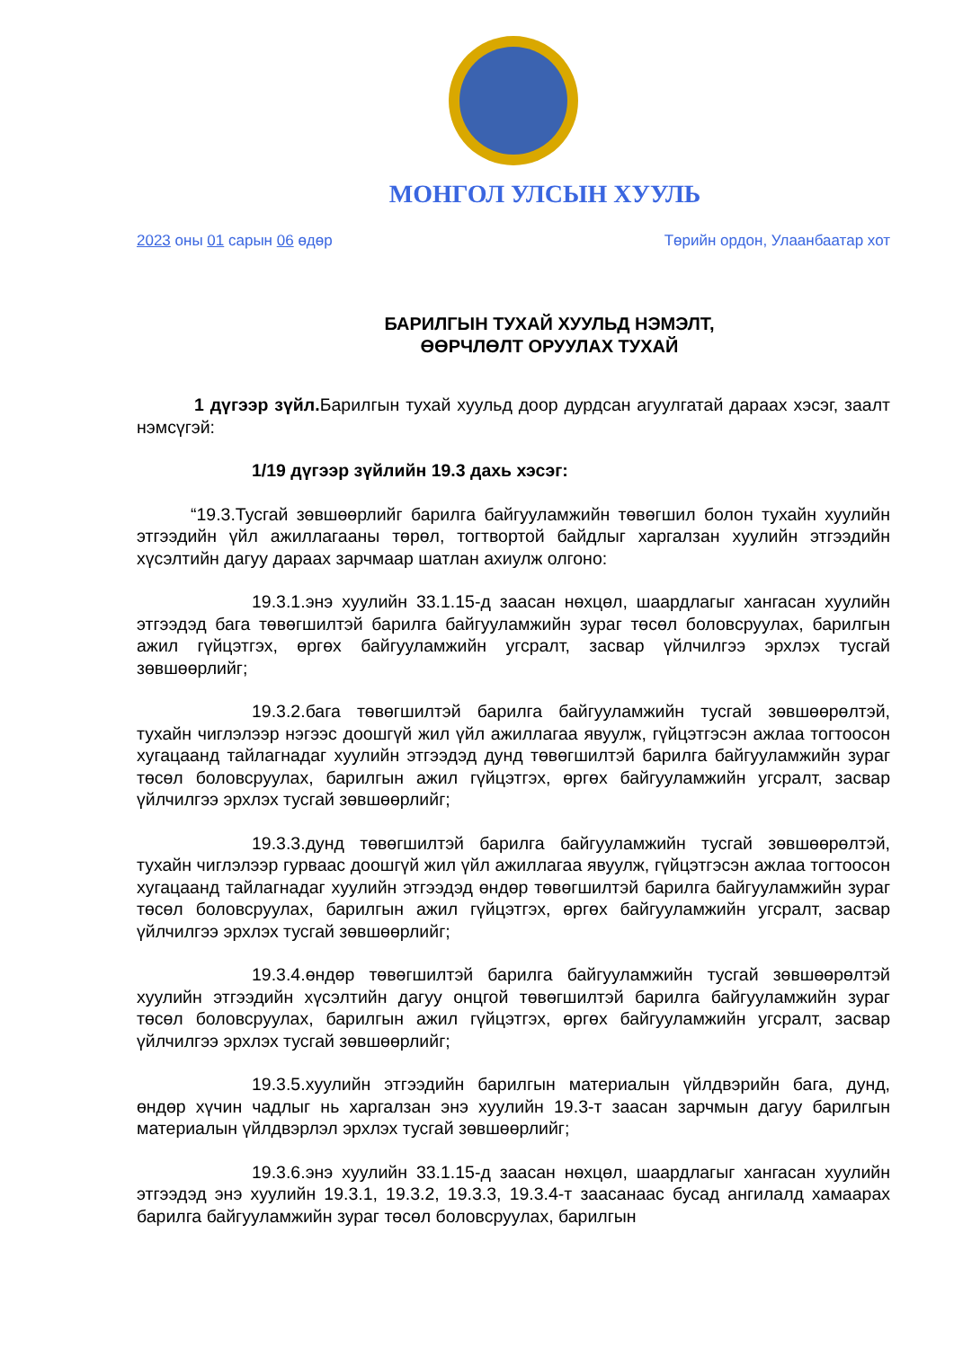МОНГОЛ УЛСЫН ХУУЛЬ
2023 оны 01 сарын 06 өдөр Төрийн ордон, Улаанбаатар хот
БАРИЛГЫН ТУХАЙ ХУУЛЬД НЭМЭЛТ,
ӨӨРЧЛӨЛТ ОРУУЛАХ ТУХАЙ
1 дүгээр зүйл. Барилгын тухай хуульд доор дурдсан агуулгатай дараах хэсэг, заалт нэмсүгэй:
1/19 дүгээр зүйлийн 19.3 дахь хэсэг:
“19.3.Тусгай зөвшөөрлийг барилга байгууламжийн төвөгшил болон тухайн хуулийн этгээдийн үйл ажиллагааны төрөл, тогтвортой байдлыг харгалзан хуулийн этгээдийн хүсэлтийн дагуу дараах зарчмаар шатлан ахиулж олгоно:
19.3.1.энэ хуулийн 33.1.15-д заасан нөхцөл, шаардлагыг хангасан хуулийн этгээдэд бага төвөгшилтэй барилга байгууламжийн зураг төсөл боловсруулах, барилгын ажил гүйцэтгэх, өргөх байгууламжийн угсралт, засвар үйлчилгээ эрхлэх тусгай зөвшөөрлийг;
19.3.2.бага төвөгшилтэй барилга байгууламжийн тусгай зөвшөөрөлтэй, тухайн чиглэлээр нэгээс доошгүй жил үйл ажиллагаа явуулж, гүйцэтгэсэн ажлаа тогтоосон хугацаанд тайлагнадаг хуулийн этгээдэд дунд төвөгшилтэй барилга байгууламжийн зураг төсөл боловсруулах, барилгын ажил гүйцэтгэх, өргөх байгууламжийн угсралт, засвар үйлчилгээ эрхлэх тусгай зөвшөөрлийг;
19.3.3.дунд төвөгшилтэй барилга байгууламжийн тусгай зөвшөөрөлтэй, тухайн чиглэлээр гурваас доошгүй жил үйл ажиллагаа явуулж, гүйцэтгэсэн ажлаа тогтоосон хугацаанд тайлагнадаг хуулийн этгээдэд өндөр төвөгшилтэй барилга байгууламжийн зураг төсөл боловсруулах, барилгын ажил гүйцэтгэх, өргөх байгууламжийн угсралт, засвар үйлчилгээ эрхлэх тусгай зөвшөөрлийг;
19.3.4.өндөр төвөгшилтэй барилга байгууламжийн тусгай зөвшөөрөлтэй хуулийн этгээдийн хүсэлтийн дагуу онцгой төвөгшилтэй барилга байгууламжийн зураг төсөл боловсруулах, барилгын ажил гүйцэтгэх, өргөх байгууламжийн угсралт, засвар үйлчилгээ эрхлэх тусгай зөвшөөрлийг;
19.3.5.хуулийн этгээдийн барилгын материалын үйлдвэрийн бага, дунд, өндөр хүчин чадлыг нь харгалзан энэ хуулийн 19.3-т заасан зарчмын дагуу барилгын материалын үйлдвэрлэл эрхлэх тусгай зөвшөөрлийг;
19.3.6.энэ хуулийн 33.1.15-д заасан нөхцөл, шаардлагыг хангасан хуулийн этгээдэд энэ хуулийн 19.3.1, 19.3.2, 19.3.3, 19.3.4-т заасанаас бусад ангилалд хамаарах барилга байгууламжийн зураг төсөл боловсруулах, барилгын